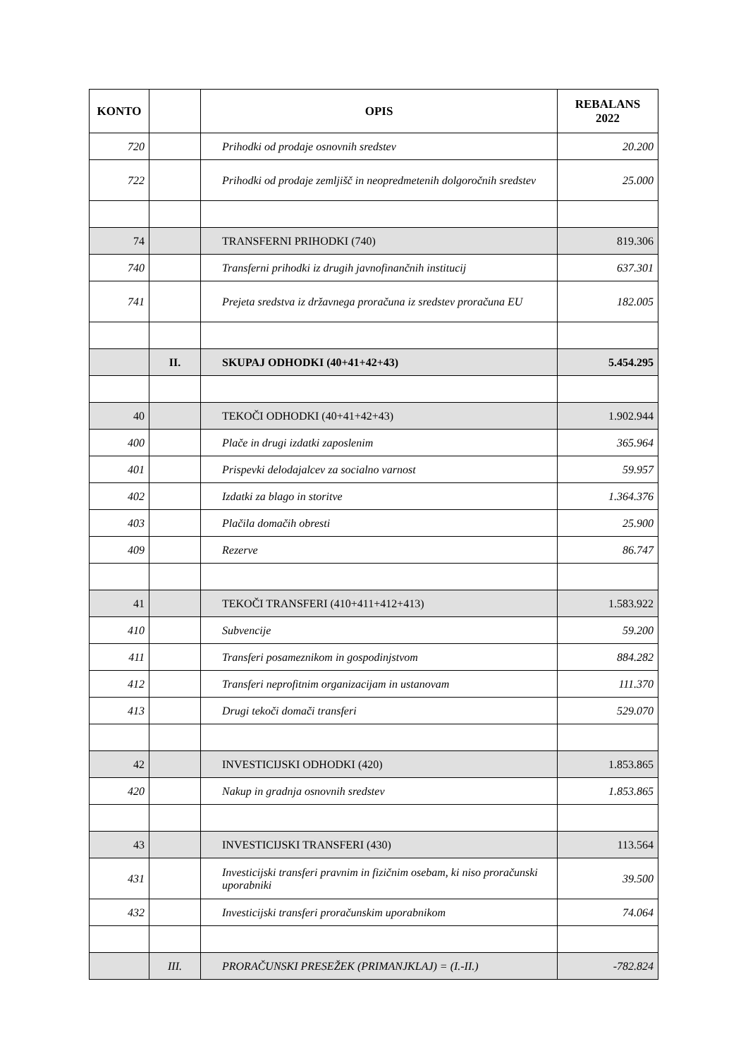| KONTO | | OPIS | REBALANS 2022 |
| --- | --- | --- | --- |
| 720 | | Prihodki od prodaje osnovnih sredstev | 20.200 |
| 722 | | Prihodki od prodaje zemljišč in neopredmetenih dolgoročnih sredstev | 25.000 |
| 74 | | TRANSFERNI PRIHODKI (740) | 819.306 |
| 740 | | Transferni prihodki iz drugih javnofinančnih institucij | 637.301 |
| 741 | | Prejeta sredstva iz državnega proračuna iz sredstev proračuna EU | 182.005 |
| | II. | SKUPAJ ODHODKI (40+41+42+43) | 5.454.295 |
| 40 | | TEKOČI ODHODKI (40+41+42+43) | 1.902.944 |
| 400 | | Plače in drugi izdatki zaposlenim | 365.964 |
| 401 | | Prispevki delodajalcev za socialno varnost | 59.957 |
| 402 | | Izdatki za blago in storitve | 1.364.376 |
| 403 | | Plačila domačih obresti | 25.900 |
| 409 | | Rezerve | 86.747 |
| 41 | | TEKOČI TRANSFERI (410+411+412+413) | 1.583.922 |
| 410 | | Subvencije | 59.200 |
| 411 | | Transferi posameznikom in gospodinjstvom | 884.282 |
| 412 | | Transferi neprofitnim organizacijam in ustanovam | 111.370 |
| 413 | | Drugi tekoči domači transferi | 529.070 |
| 42 | | INVESTICIJSKI ODHODKI (420) | 1.853.865 |
| 420 | | Nakup in gradnja osnovnih sredstev | 1.853.865 |
| 43 | | INVESTICIJSKI TRANSFERI (430) | 113.564 |
| 431 | | Investicijski transferi pravnim in fizičnim osebam, ki niso proračunski uporabniki | 39.500 |
| 432 | | Investicijski transferi proračunskim uporabnikom | 74.064 |
| | III. | PRORAČUNSKI PRESEŽEK (PRIMANJKLAJ) = (I.-II.) | -782.824 |